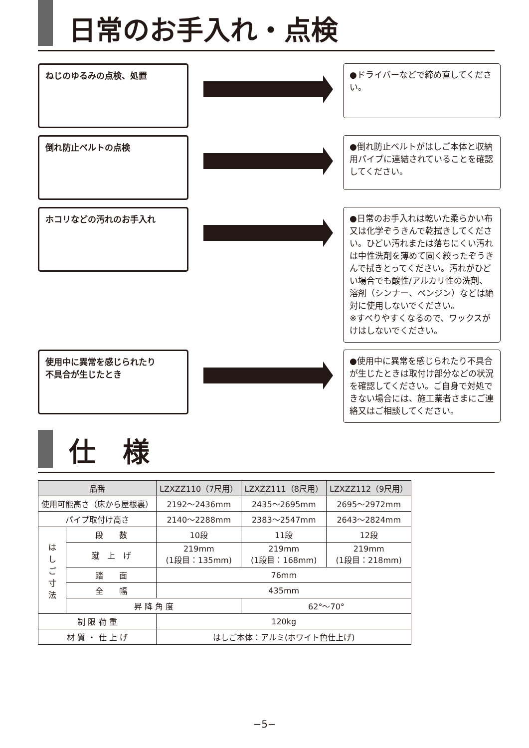日常のお手入れ・点検
ねじのゆるみの点検、処置
●ドライバーなどで締め直してください。
倒れ防止ベルトの点検
●倒れ防止ベルトがはしご本体と収納用パイプに連結されていることを確認してください。
ホコリなどの汚れのお手入れ
●日常のお手入れは乾いた柔らかい布又は化学ぞうきんで乾拭きしてください。ひどい汚れまたは落ちにくい汚れは中性洗剤を薄めて固く絞ったぞうきんで拭きとってください。汚れがひどい場合でも酸性/アルカリ性の洗剤、溶剤（シンナー、ベンジン）などは絶対に使用しないでください。
※すべりやすくなるので、ワックスがけはしないでください。
使用中に異常を感じられたり
不具合が生じたとき
●使用中に異常を感じられたり不具合が生じたときは取付け部分などの状況を確認してください。ご自身で対処できない場合には、施工業者さまにご連絡又はご相談してください。
仕　様
| 品番 | | LZXZZ110（7尺用） | LZXZZ111（8尺用） | LZXZZ112（9尺用） |
| --- | --- | --- | --- | --- |
| 使用可能高さ（床から屋根裏） | | 2192～2436mm | 2435～2695mm | 2695～2972mm |
| パイプ取付け高さ | | 2140～2288mm | 2383～2547mm | 2643～2824mm |
| は し ご 寸 法 | 段 数 | 10段 | 11段 | 12段 |
| | 蹴 上 げ | 219mm (1段目：135mm) | 219mm (1段目：168mm) | 219mm (1段目：218mm) |
| | 踏 面 | 76mm | | |
| | 全 幅 | 435mm | | |
| | 昇 降 角 度 | | 62°～70° | |
| 制 限 荷 重 | | 120kg | | |
| 材 質 ・ 仕 上 げ | | はしご本体：アルミ(ホワイト色仕上げ) | | |
−5−